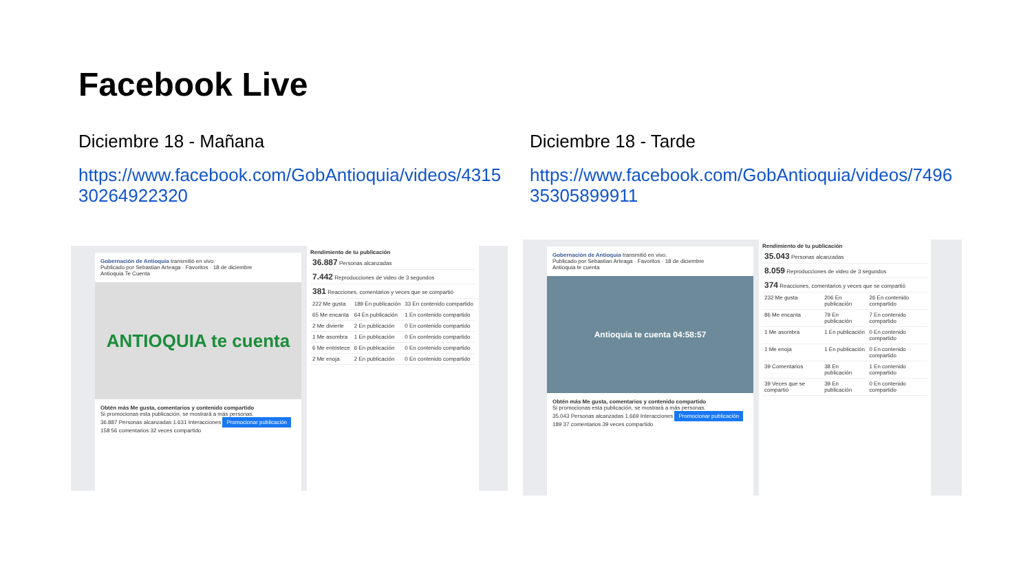Facebook Live
Diciembre 18 - Mañana
https://www.facebook.com/GobAntioquia/videos/431530264922320
Diciembre 18 - Tarde
https://www.facebook.com/GobAntioquia/videos/749635305899911
Gobernación de Antioquia transmitió en vivo.
Publicado por Sebastian Arteaga · Favoritos · 18 de diciembre
Antioquia Te Cuenta
ANTIOQUIA te cuenta
Obtén más Me gusta, comentarios y contenido compartido
Si promocionas esta publicación, se mostrará a más personas.
36.887 Personas alcanzadas 1.631 Interacciones Promocionar publicación
158 56 comentarios 32 veces compartido
Rendimiento de tu publicación
| 36.887 Personas alcanzadas | | |
| 7.442 Reproducciones de video de 3 segundos | | |
| 381 Reacciones, comentarios y veces que se compartió | | |
| 222 Me gusta | 189 En publicación | 33 En contenido compartido |
| 65 Me encanta | 64 En publicación | 1 En contenido compartido |
| 2 Me divierte | 2 En publicación | 0 En contenido compartido |
| 1 Me asombra | 1 En publicación | 0 En contenido compartido |
| 6 Me entristece | 6 En publicación | 0 En contenido compartido |
| 2 Me enoja | 2 En publicación | 0 En contenido compartido |
Gobernación de Antioquia transmitió en vivo.
Publicado por Sebastian Arteaga · Favoritos · 18 de diciembre
Antioquia te cuenta
Antioquia te cuenta 04:58:57
Obtén más Me gusta, comentarios y contenido compartido
Si promocionas esta publicación, se mostrará a más personas.
35.043 Personas alcanzadas 1.669 Interacciones Promocionar publicación
189 37 comentarios 39 veces compartido
Rendimiento de tu publicación
| 35.043 Personas alcanzadas | | |
| 8.059 Reproducciones de video de 3 segundos | | |
| 374 Reacciones, comentarios y veces que se compartió | | |
| 232 Me gusta | 206 En publicación | 26 En contenido compartido |
| 86 Me encanta | 79 En publicación | 7 En contenido compartido |
| 1 Me asombra | 1 En publicación | 0 En contenido compartido |
| 1 Me enoja | 1 En publicación | 0 En contenido compartido |
| 39 Comentarios | 38 En publicación | 1 En contenido compartido |
| 39 Veces que se compartió | 39 En publicación | 0 En contenido compartido |